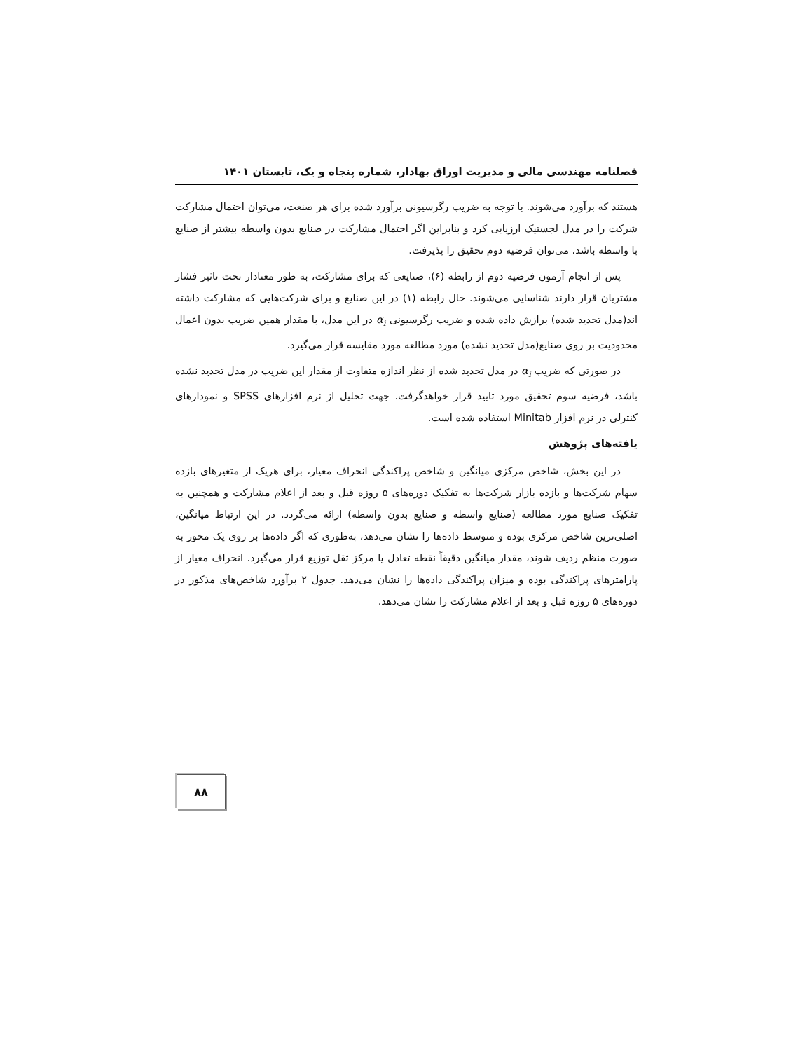فصلنامه مهندسی مالی و مدیریت اوراق بهادار، شماره پنجاه و یک، تابستان ۱۴۰۱
هستند که برآورد می‌شوند. با توجه به ضریب رگرسیونی برآورد شده برای هر صنعت، می‌توان احتمال مشارکت شرکت را در مدل لجستیک ارزیابی کرد و بنابراین اگر احتمال مشارکت در صنایع بدون واسطه بیشتر از صنایع با واسطه باشد، می‌توان فرضیه دوم تحقیق را پذیرفت.
پس از انجام آزمون فرضیه دوم از رابطه (۶)، صنایعی که برای مشارکت، به طور معنادار تحت تاثیر فشار مشتریان قرار دارند شناسایی می‌شوند. حال رابطه (۱) در این صنایع و برای شرکت‌هایی که مشارکت داشته اند(مدل تحدید شده) برازش داده شده و ضریب رگرسیونی α<sub>i</sub> در این مدل، با مقدار همین ضریب بدون اعمال محدودیت بر روی صنایع(مدل تحدید نشده) مورد مطالعه مورد مقایسه قرار می‌گیرد.
در صورتی که ضریب α<sub>i</sub> در مدل تحدید شده از نظر اندازه متفاوت از مقدار این ضریب در مدل تحدید نشده باشد، فرضیه سوم تحقیق مورد تایید قرار خواهدگرفت. جهت تحلیل از نرم افزارهای SPSS و نمودارهای کنترلی در نرم افزار Minitab استفاده شده است.
یافته‌های پژوهش
در این بخش، شاخص مرکزی میانگین و شاخص پراکندگی انحراف معیار، برای هریک از متغیرهای بازده سهام شرکت‌ها و بازده بازار شرکت‌ها به تفکیک دوره‌های ۵ روزه قبل و بعد از اعلام مشارکت و همچنین به تفکیک صنایع مورد مطالعه (صنایع واسطه و صنایع بدون واسطه) ارائه می‌گردد. در این ارتباط میانگین، اصلی‌ترین شاخص مرکزی بوده و متوسط داده‌ها را نشان می‌دهد، به‌طوری که اگر داده‌ها بر روی یک محور به صورت منظم ردیف شوند، مقدار میانگین دقیقاً نقطه تعادل یا مرکز ثقل توزیع قرار می‌گیرد. انحراف معیار از پارامترهای پراکندگی بوده و میزان پراکندگی داده‌ها را نشان می‌دهد. جدول ۲ برآورد شاخص‌های مذکور در دوره‌های ۵ روزه قبل و بعد از اعلام مشارکت را نشان می‌دهد.
۸۸